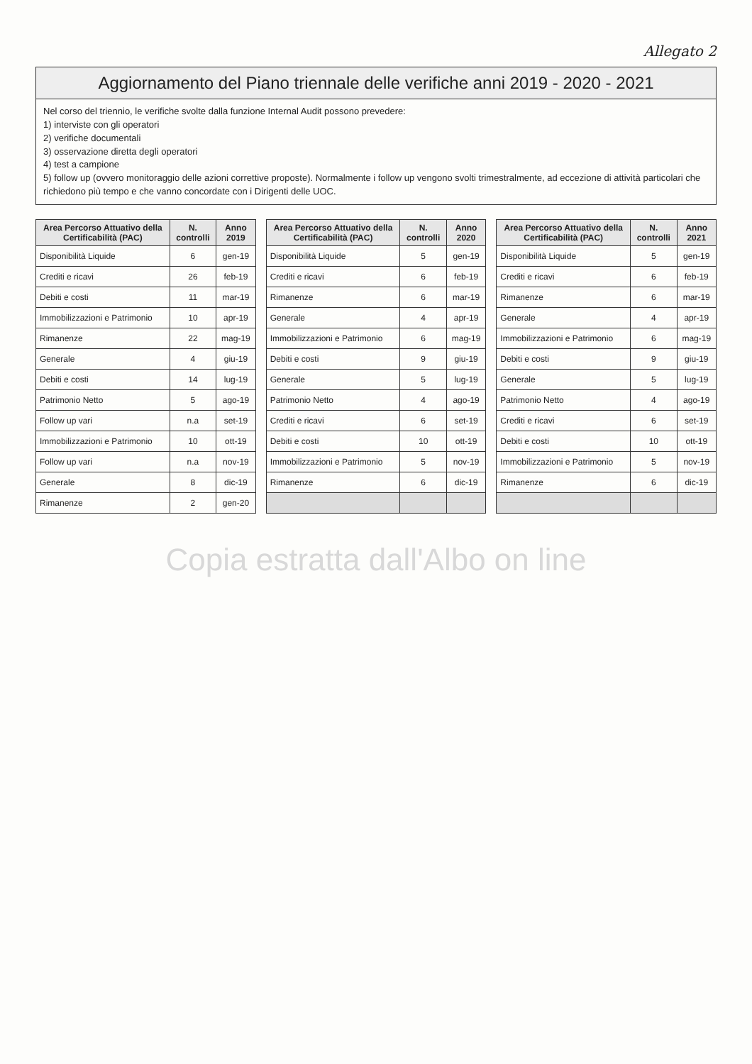Allegato 2
Aggiornamento del Piano triennale delle verifiche anni 2019 - 2020 - 2021
Nel corso del triennio, le verifiche svolte dalla funzione Internal Audit possono prevedere:
1) interviste con gli operatori
2) verifiche documentali
3) osservazione diretta degli operatori
4) test a campione
5) follow up (ovvero monitoraggio delle azioni correttive proposte). Normalmente i follow up vengono svolti trimestralmente, ad eccezione di attività particolari che richiedono più tempo e che vanno concordate con i Dirigenti delle UOC.
| Area Percorso Attuativo della Certificabilità (PAC) | N. controlli | Anno 2019 |
| --- | --- | --- |
| Disponibilità Liquide | 6 | gen-19 |
| Crediti e ricavi | 26 | feb-19 |
| Debiti e costi | 11 | mar-19 |
| Immobilizzazioni e Patrimonio | 10 | apr-19 |
| Rimanenze | 22 | mag-19 |
| Generale | 4 | giu-19 |
| Debiti e costi | 14 | lug-19 |
| Patrimonio Netto | 5 | ago-19 |
| Follow up vari | n.a | set-19 |
| Immobilizzazioni e Patrimonio | 10 | ott-19 |
| Follow up vari | n.a | nov-19 |
| Generale | 8 | dic-19 |
| Rimanenze | 2 | gen-20 |
| Area Percorso Attuativo della Certificabilità (PAC) | N. controlli | Anno 2020 |
| --- | --- | --- |
| Disponibilità Liquide | 5 | gen-19 |
| Crediti e ricavi | 6 | feb-19 |
| Rimanenze | 6 | mar-19 |
| Generale | 4 | apr-19 |
| Immobilizzazioni e Patrimonio | 6 | mag-19 |
| Debiti e costi | 9 | giu-19 |
| Generale | 5 | lug-19 |
| Patrimonio Netto | 4 | ago-19 |
| Crediti e ricavi | 6 | set-19 |
| Debiti e costi | 10 | ott-19 |
| Immobilizzazioni e Patrimonio | 5 | nov-19 |
| Rimanenze | 6 | dic-19 |
| Area Percorso Attuativo della Certificabilità (PAC) | N. controlli | Anno 2021 |
| --- | --- | --- |
| Disponibilità Liquide | 5 | gen-19 |
| Crediti e ricavi | 6 | feb-19 |
| Rimanenze | 6 | mar-19 |
| Generale | 4 | apr-19 |
| Immobilizzazioni e Patrimonio | 6 | mag-19 |
| Debiti e costi | 9 | giu-19 |
| Generale | 5 | lug-19 |
| Patrimonio Netto | 4 | ago-19 |
| Crediti e ricavi | 6 | set-19 |
| Debiti e costi | 10 | ott-19 |
| Immobilizzazioni e Patrimonio | 5 | nov-19 |
| Rimanenze | 6 | dic-19 |
Copia estratta dall'Albo on line